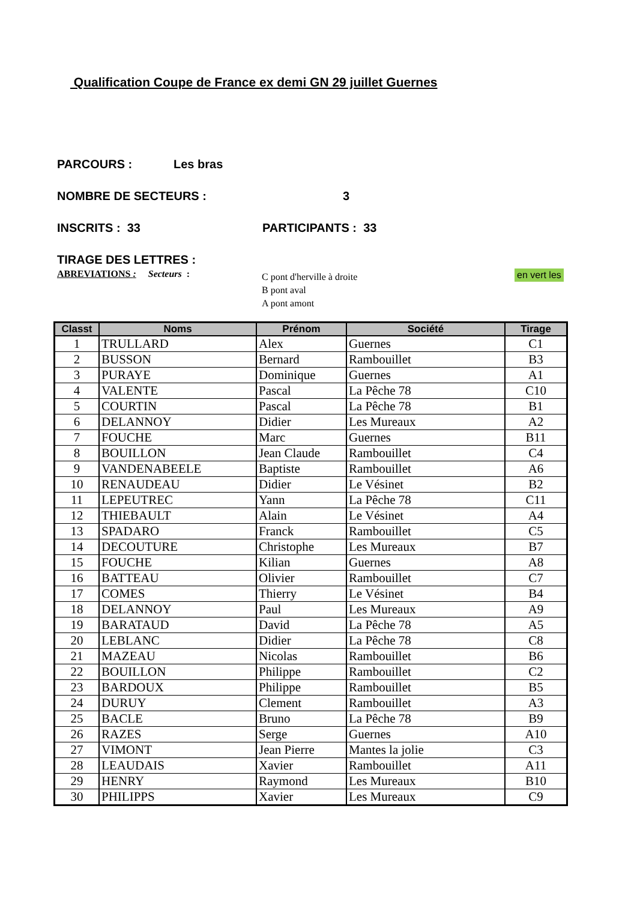Qualification Coupe de France ex demi GN 29 juillet Guernes
PARCOURS : Les bras
NOMBRE DE SECTEURS : 3
INSCRITS : 33 PARTICIPANTS : 33
TIRAGE DES LETTRES :
ABREVIATIONS : Secteurs :
C pont d'herville à droite
B pont aval
A pont amont
en vert les
| Classt | Noms | Prénom | Société | Tirage |
| --- | --- | --- | --- | --- |
| 1 | TRULLARD | Alex | Guernes | C1 |
| 2 | BUSSON | Bernard | Rambouillet | B3 |
| 3 | PURAYE | Dominique | Guernes | A1 |
| 4 | VALENTE | Pascal | La Pêche 78 | C10 |
| 5 | COURTIN | Pascal | La Pêche 78 | B1 |
| 6 | DELANNOY | Didier | Les Mureaux | A2 |
| 7 | FOUCHE | Marc | Guernes | B11 |
| 8 | BOUILLON | Jean Claude | Rambouillet | C4 |
| 9 | VANDENABEELE | Baptiste | Rambouillet | A6 |
| 10 | RENAUDEAU | Didier | Le Vésinet | B2 |
| 11 | LEPEUTREC | Yann | La Pêche 78 | C11 |
| 12 | THIEBAULT | Alain | Le Vésinet | A4 |
| 13 | SPADARO | Franck | Rambouillet | C5 |
| 14 | DECOUTURE | Christophe | Les Mureaux | B7 |
| 15 | FOUCHE | Kilian | Guernes | A8 |
| 16 | BATTEAU | Olivier | Rambouillet | C7 |
| 17 | COMES | Thierry | Le Vésinet | B4 |
| 18 | DELANNOY | Paul | Les Mureaux | A9 |
| 19 | BARATAUD | David | La Pêche 78 | A5 |
| 20 | LEBLANC | Didier | La Pêche 78 | C8 |
| 21 | MAZEAU | Nicolas | Rambouillet | B6 |
| 22 | BOUILLON | Philippe | Rambouillet | C2 |
| 23 | BARDOUX | Philippe | Rambouillet | B5 |
| 24 | DURUY | Clement | Rambouillet | A3 |
| 25 | BACLE | Bruno | La Pêche 78 | B9 |
| 26 | RAZES | Serge | Guernes | A10 |
| 27 | VIMONT | Jean Pierre | Mantes la jolie | C3 |
| 28 | LEAUDAIS | Xavier | Rambouillet | A11 |
| 29 | HENRY | Raymond | Les Mureaux | B10 |
| 30 | PHILIPPS | Xavier | Les Mureaux | C9 |